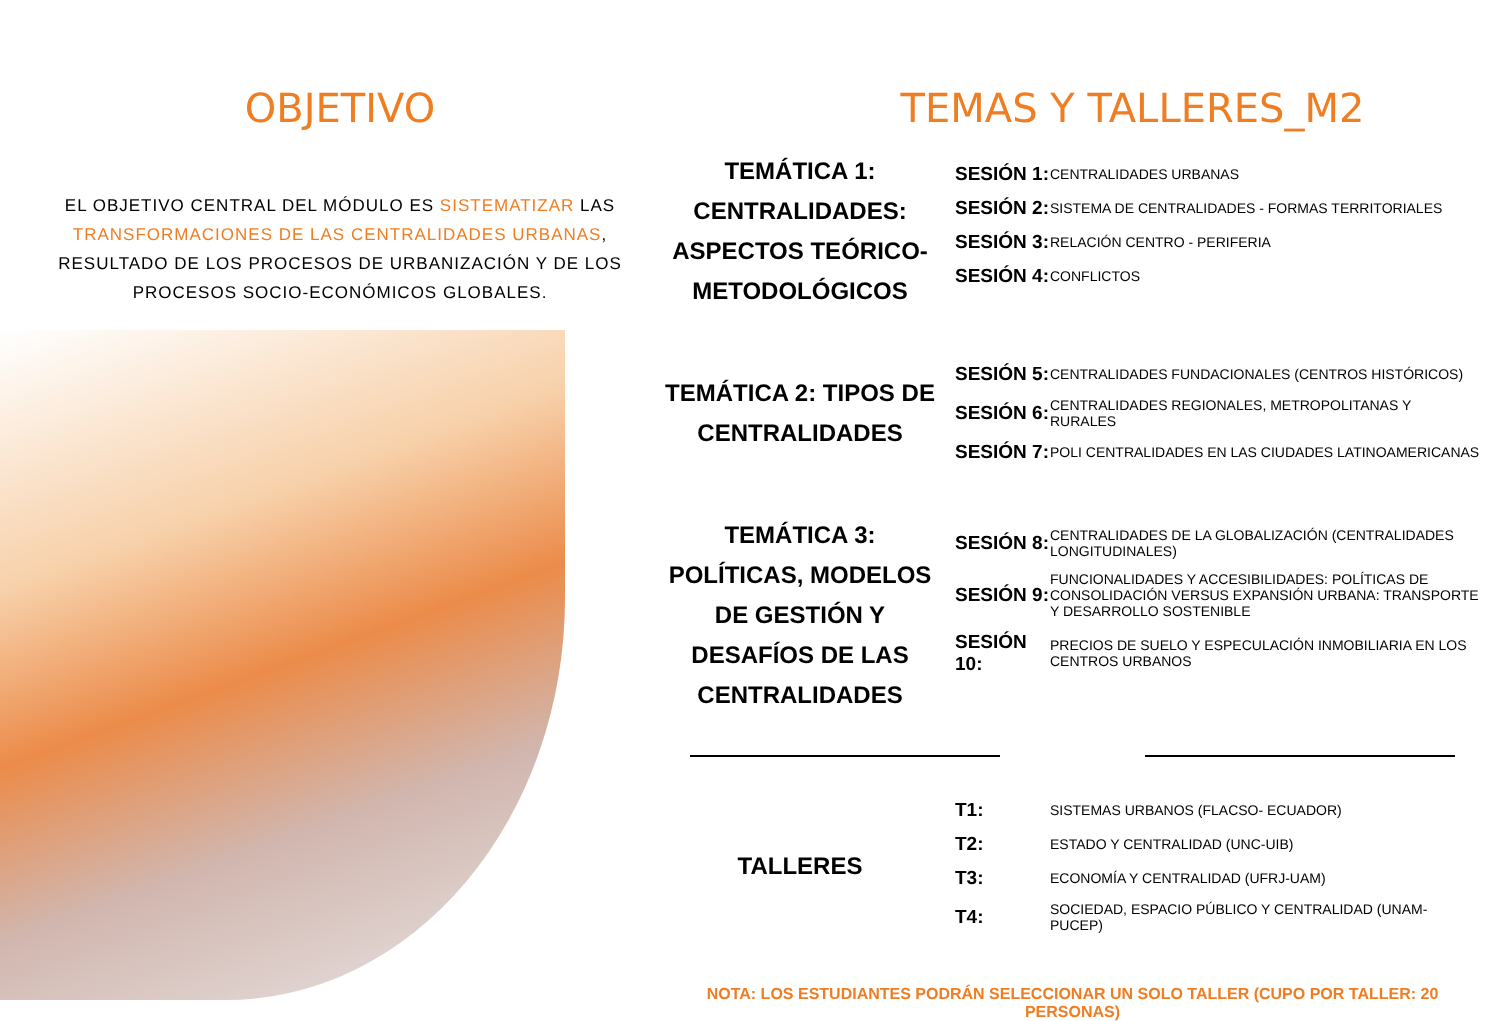OBJETIVO
EL OBJETIVO CENTRAL DEL MÓDULO ES SISTEMATIZAR LAS TRANSFORMACIONES DE LAS CENTRALIDADES URBANAS, RESULTADO DE LOS PROCESOS DE URBANIZACIÓN Y DE LOS PROCESOS SOCIO-ECONÓMICOS GLOBALES.
TEMAS Y TALLERES_M2
TEMÁTICA 1: CENTRALIDADES: ASPECTOS TEÓRICO-METODOLÓGICOS
SESIÓN 1: CENTRALIDADES URBANAS
SESIÓN 2: SISTEMA DE CENTRALIDADES - FORMAS TERRITORIALES
SESIÓN 3: RELACIÓN CENTRO - PERIFERIA
SESIÓN 4: CONFLICTOS
TEMÁTICA 2: TIPOS DE CENTRALIDADES
SESIÓN 5: CENTRALIDADES FUNDACIONALES (CENTROS HISTÓRICOS)
SESIÓN 6: CENTRALIDADES REGIONALES, METROPOLITANAS Y RURALES
SESIÓN 7: POLI CENTRALIDADES EN LAS CIUDADES LATINOAMERICANAS
TEMÁTICA 3: POLÍTICAS, MODELOS DE GESTIÓN Y DESAFÍOS DE LAS CENTRALIDADES
SESIÓN 8: CENTRALIDADES DE LA GLOBALIZACIÓN (CENTRALIDADES LONGITUDINALES)
SESIÓN 9: FUNCIONALIDADES Y ACCESIBILIDADES: POLÍTICAS DE CONSOLIDACIÓN VERSUS EXPANSIÓN URBANA: TRANSPORTE Y DESARROLLO SOSTENIBLE
SESIÓN 10: PRECIOS DE SUELO Y ESPECULACIÓN INMOBILIARIA EN LOS CENTROS URBANOS
TALLERES
T1: SISTEMAS URBANOS (FLACSO- ECUADOR)
T2: ESTADO Y CENTRALIDAD (UNC-UIB)
T3: ECONOMÍA Y CENTRALIDAD (UFRJ-UAM)
T4: SOCIEDAD, ESPACIO PÚBLICO Y CENTRALIDAD (UNAM-PUCEP)
NOTA: LOS ESTUDIANTES PODRÁN SELECCIONAR UN SOLO TALLER (CUPO POR TALLER: 20 PERSONAS)